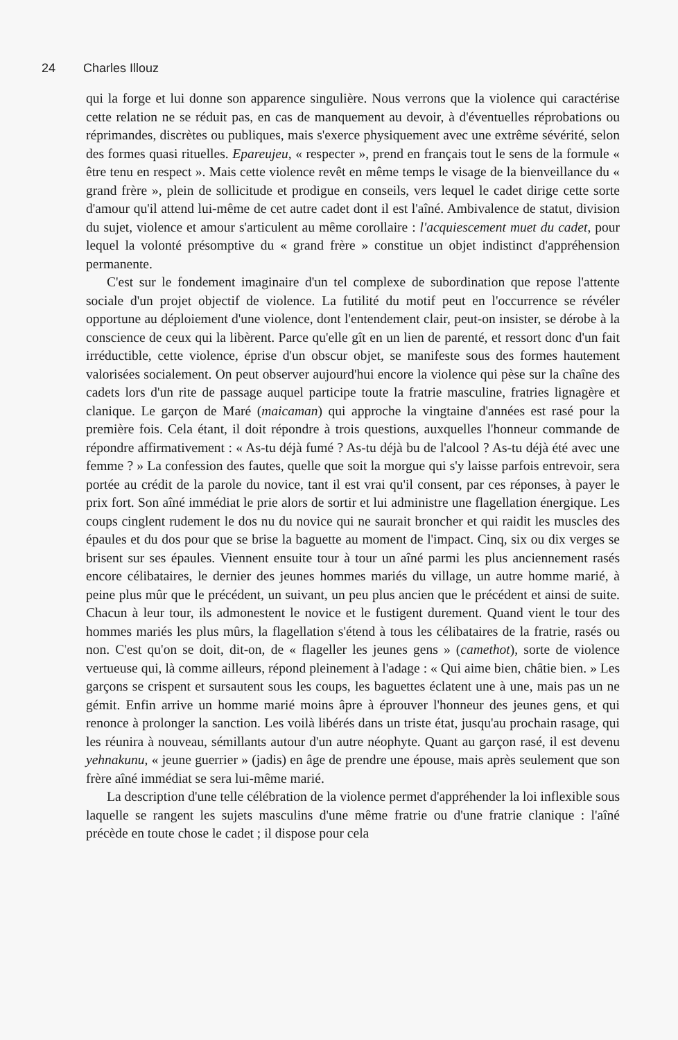24 Charles Illouz
qui la forge et lui donne son apparence singulière. Nous verrons que la violence qui caractérise cette relation ne se réduit pas, en cas de manquement au devoir, à d'éventuelles réprobations ou réprimandes, discrètes ou publiques, mais s'exerce physiquement avec une extrême sévérité, selon des formes quasi rituelles. Epareujeu, « respecter », prend en français tout le sens de la formule « être tenu en respect ». Mais cette violence revêt en même temps le visage de la bienveillance du « grand frère », plein de sollicitude et prodigue en conseils, vers lequel le cadet dirige cette sorte d'amour qu'il attend lui-même de cet autre cadet dont il est l'aîné. Ambivalence de statut, division du sujet, violence et amour s'articulent au même corollaire : l'acquiescement muet du cadet, pour lequel la volonté présomptive du « grand frère » constitue un objet indistinct d'appréhension permanente.
C'est sur le fondement imaginaire d'un tel complexe de subordination que repose l'attente sociale d'un projet objectif de violence. La futilité du motif peut en l'occurrence se révéler opportune au déploiement d'une violence, dont l'entendement clair, peut-on insister, se dérobe à la conscience de ceux qui la libèrent. Parce qu'elle gît en un lien de parenté, et ressort donc d'un fait irréductible, cette violence, éprise d'un obscur objet, se manifeste sous des formes hautement valorisées socialement. On peut observer aujourd'hui encore la violence qui pèse sur la chaîne des cadets lors d'un rite de passage auquel participe toute la fratrie masculine, fratries lignagère et clanique. Le garçon de Maré (maicaman) qui approche la vingtaine d'années est rasé pour la première fois. Cela étant, il doit répondre à trois questions, auxquelles l'honneur commande de répondre affirmativement : « As-tu déjà fumé ? As-tu déjà bu de l'alcool ? As-tu déjà été avec une femme ? » La confession des fautes, quelle que soit la morgue qui s'y laisse parfois entrevoir, sera portée au crédit de la parole du novice, tant il est vrai qu'il consent, par ces réponses, à payer le prix fort. Son aîné immédiat le prie alors de sortir et lui administre une flagellation énergique. Les coups cinglent rudement le dos nu du novice qui ne saurait broncher et qui raidit les muscles des épaules et du dos pour que se brise la baguette au moment de l'impact. Cinq, six ou dix verges se brisent sur ses épaules. Viennent ensuite tour à tour un aîné parmi les plus anciennement rasés encore célibataires, le dernier des jeunes hommes mariés du village, un autre homme marié, à peine plus mûr que le précédent, un suivant, un peu plus ancien que le précédent et ainsi de suite. Chacun à leur tour, ils admonestent le novice et le fustigent durement. Quand vient le tour des hommes mariés les plus mûrs, la flagellation s'étend à tous les célibataires de la fratrie, rasés ou non. C'est qu'on se doit, dit-on, de « flageller les jeunes gens » (camethot), sorte de violence vertueuse qui, là comme ailleurs, répond pleinement à l'adage : « Qui aime bien, châtie bien. » Les garçons se crispent et sursautent sous les coups, les baguettes éclatent une à une, mais pas un ne gémit. Enfin arrive un homme marié moins âpre à éprouver l'honneur des jeunes gens, et qui renonce à prolonger la sanction. Les voilà libérés dans un triste état, jusqu'au prochain rasage, qui les réunira à nouveau, sémillants autour d'un autre néophyte. Quant au garçon rasé, il est devenu yehnakunu, « jeune guerrier » (jadis) en âge de prendre une épouse, mais après seulement que son frère aîné immédiat se sera lui-même marié.
La description d'une telle célébration de la violence permet d'appréhender la loi inflexible sous laquelle se rangent les sujets masculins d'une même fratrie ou d'une fratrie clanique : l'aîné précède en toute chose le cadet ; il dispose pour cela